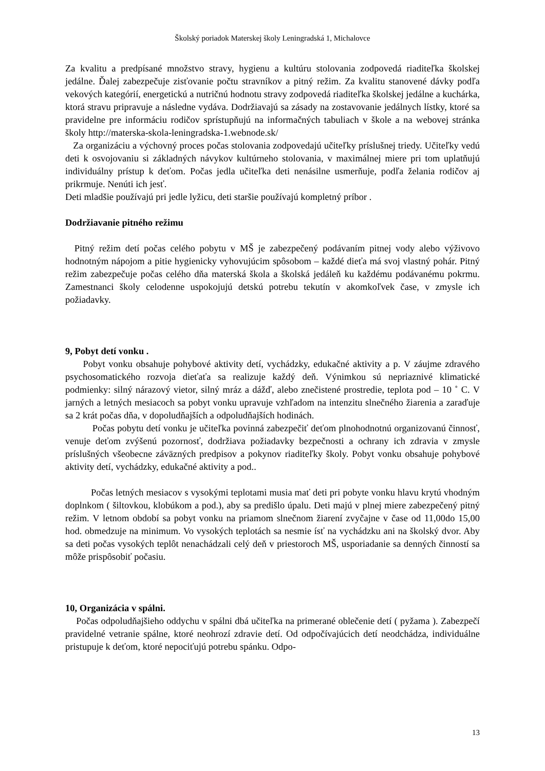Školský poriadok Materskej školy Leningradská 1, Michalovce
Za kvalitu a predpísané množstvo stravy, hygienu a kultúru stolovania zodpovedá riaditeľka školskej jedálne. Ďalej zabezpečuje zisťovanie počtu stravníkov a pitný režim. Za kvalitu stanovené dávky podľa vekových kategórií, energetickú a nutričnú hodnotu stravy zodpovedá riaditeľka školskej jedálne a kuchárka, ktorá stravu pripravuje a následne vydáva. Dodržiavajú sa zásady na zostavovanie jedálnych lístky, ktoré sa pravidelne pre informáciu rodičov sprístupňujú na informačných tabuliach v škole a na webovej stránka školy http://materska-skola-leningradska-1.webnode.sk/
Za organizáciu a výchovný proces počas stolovania zodpovedajú učiteľky príslušnej triedy. Učiteľky vedú deti k osvojovaniu si základných návykov kultúrneho stolovania, v maximálnej miere pri tom uplatňujú individuálny prístup k deťom. Počas jedla učiteľka deti nenásilne usmerňuje, podľa želania rodičov aj prikrmuje. Nenúti ich jesť.
Deti mladšie používajú pri jedle lyžicu, deti staršie používajú kompletný príbor .
Dodržiavanie pitného režimu
Pitný režim detí počas celého pobytu v MŠ je zabezpečený podávaním pitnej vody alebo výživovo hodnotným nápojom a pitie hygienicky vyhovujúcim spôsobom – každé dieťa má svoj vlastný pohár. Pitný režim zabezpečuje počas celého dňa materská škola a školská jedáleň ku každému podávanému pokrmu. Zamestnanci školy celodenne uspokojujú detskú potrebu tekutín v akomkoľvek čase, v zmysle ich požiadavky.
9, Pobyt detí vonku .
Pobyt vonku obsahuje pohybové aktivity detí, vychádzky, edukačné aktivity a p. V záujme zdravého psychosomatického rozvoja dieťaťa sa realizuje každý deň. Výnimkou sú nepriaznivé klimatické podmienky: silný nárazový vietor, silný mráz a dážď, alebo znečistené prostredie, teplota pod – 10 ˚ C. V jarných a letných mesiacoch sa pobyt vonku upravuje vzhľadom na intenzitu slnečného žiarenia a zaraďuje sa 2 krát počas dňa, v dopoludňajších a odpoludňajších hodinách.
Počas pobytu detí vonku je učiteľka povinná zabezpečiť deťom plnohodnotnú organizovanú činnosť, venuje deťom zvýšenú pozornosť, dodržiava požiadavky bezpečnosti a ochrany ich zdravia v zmysle príslušných všeobecne záväzných predpisov a pokynov riaditeľky školy. Pobyt vonku obsahuje pohybové aktivity detí, vychádzky, edukačné aktivity a pod..
Počas letných mesiacov s vysokými teplotami musia mať deti pri pobyte vonku hlavu krytú vhodným doplnkom ( šiltovkou, klobúkom a pod.), aby sa predišlo úpalu. Deti majú v plnej miere zabezpečený pitný režim. V letnom období sa pobyt vonku na priamom slnečnom žiarení zvyčajne v čase od 11,00do 15,00 hod. obmedzuje na minimum. Vo vysokých teplotách sa nesmie ísť na vychádzku ani na školský dvor. Aby sa deti počas vysokých teplôt nenachádzali celý deň v priestoroch MŠ, usporiadanie sa denných činností sa môže prispôsobiť počasiu.
10, Organizácia v spálni.
Počas odpoludňajšieho oddychu v spálni dbá učiteľka na primerané oblečenie detí ( pyžama ). Zabezpečí pravidelné vetranie spálne, ktoré neohrozí zdravie detí. Od odpočívajúcich detí neodchádza, individuálne pristupuje k deťom, ktoré nepociťujú potrebu spánku. Odpo-
13